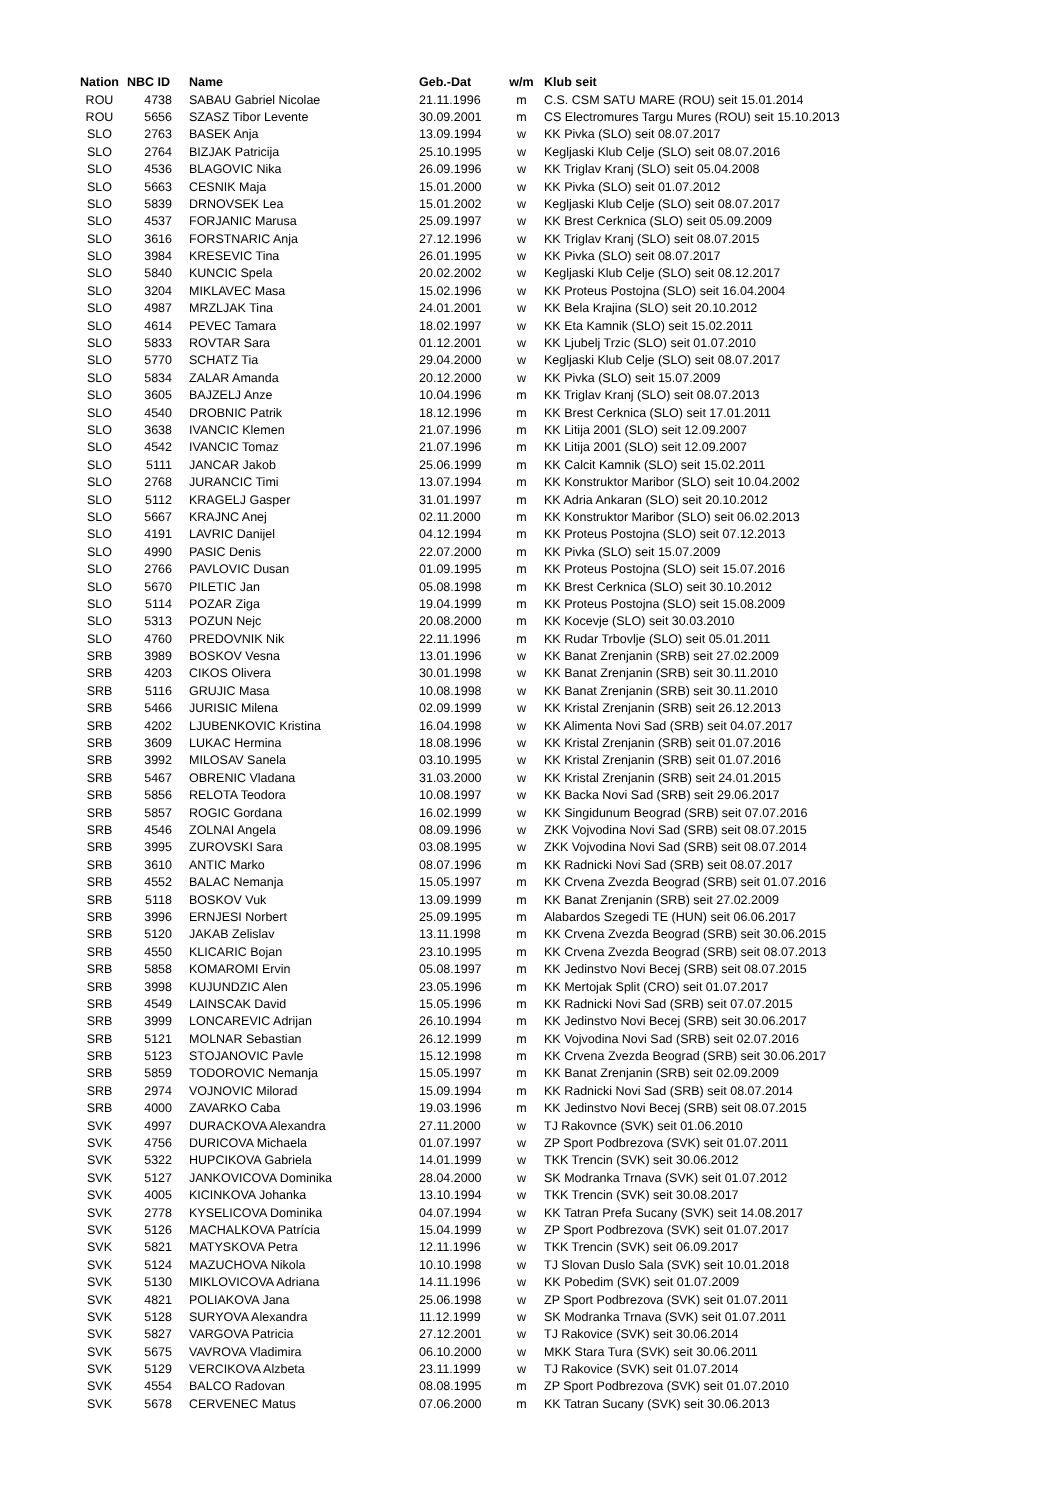| Nation | NBC ID | Name | Geb.-Dat | w/m | Klub seit |
| --- | --- | --- | --- | --- | --- |
| ROU | 4738 | SABAU Gabriel Nicolae | 21.11.1996 | m | C.S. CSM SATU MARE (ROU) seit 15.01.2014 |
| ROU | 5656 | SZASZ Tibor Levente | 30.09.2001 | m | CS Electromures Targu Mures (ROU) seit 15.10.2013 |
| SLO | 2763 | BASEK Anja | 13.09.1994 | w | KK Pivka (SLO) seit 08.07.2017 |
| SLO | 2764 | BIZJAK Patricija | 25.10.1995 | w | Kegljaski Klub Celje (SLO) seit 08.07.2016 |
| SLO | 4536 | BLAGOVIC Nika | 26.09.1996 | w | KK Triglav Kranj (SLO) seit 05.04.2008 |
| SLO | 5663 | CESNIK Maja | 15.01.2000 | w | KK Pivka (SLO) seit 01.07.2012 |
| SLO | 5839 | DRNOVSEK Lea | 15.01.2002 | w | Kegljaski Klub Celje (SLO) seit 08.07.2017 |
| SLO | 4537 | FORJANIC Marusa | 25.09.1997 | w | KK Brest Cerknica (SLO) seit 05.09.2009 |
| SLO | 3616 | FORSTNARIC Anja | 27.12.1996 | w | KK Triglav Kranj (SLO) seit 08.07.2015 |
| SLO | 3984 | KRESEVIC Tina | 26.01.1995 | w | KK Pivka (SLO) seit 08.07.2017 |
| SLO | 5840 | KUNCIC Spela | 20.02.2002 | w | Kegljaski Klub Celje (SLO) seit 08.12.2017 |
| SLO | 3204 | MIKLAVEC Masa | 15.02.1996 | w | KK Proteus Postojna (SLO) seit 16.04.2004 |
| SLO | 4987 | MRZLJAK Tina | 24.01.2001 | w | KK Bela Krajina (SLO) seit 20.10.2012 |
| SLO | 4614 | PEVEC Tamara | 18.02.1997 | w | KK Eta Kamnik (SLO) seit 15.02.2011 |
| SLO | 5833 | ROVTAR Sara | 01.12.2001 | w | KK Ljubelj Trzic (SLO) seit 01.07.2010 |
| SLO | 5770 | SCHATZ Tia | 29.04.2000 | w | Kegljaski Klub Celje (SLO) seit 08.07.2017 |
| SLO | 5834 | ZALAR Amanda | 20.12.2000 | w | KK Pivka (SLO) seit 15.07.2009 |
| SLO | 3605 | BAJZELJ Anze | 10.04.1996 | m | KK Triglav Kranj (SLO) seit 08.07.2013 |
| SLO | 4540 | DROBNIC Patrik | 18.12.1996 | m | KK Brest Cerknica (SLO) seit 17.01.2011 |
| SLO | 3638 | IVANCIC Klemen | 21.07.1996 | m | KK Litija 2001 (SLO) seit 12.09.2007 |
| SLO | 4542 | IVANCIC Tomaz | 21.07.1996 | m | KK Litija 2001 (SLO) seit 12.09.2007 |
| SLO | 5111 | JANCAR Jakob | 25.06.1999 | m | KK Calcit Kamnik (SLO) seit 15.02.2011 |
| SLO | 2768 | JURANCIC Timi | 13.07.1994 | m | KK Konstruktor Maribor (SLO) seit 10.04.2002 |
| SLO | 5112 | KRAGELJ Gasper | 31.01.1997 | m | KK Adria Ankaran (SLO) seit 20.10.2012 |
| SLO | 5667 | KRAJNC Anej | 02.11.2000 | m | KK Konstruktor Maribor (SLO) seit 06.02.2013 |
| SLO | 4191 | LAVRIC Danijel | 04.12.1994 | m | KK Proteus Postojna (SLO) seit 07.12.2013 |
| SLO | 4990 | PASIC Denis | 22.07.2000 | m | KK Pivka (SLO) seit 15.07.2009 |
| SLO | 2766 | PAVLOVIC Dusan | 01.09.1995 | m | KK Proteus Postojna (SLO) seit 15.07.2016 |
| SLO | 5670 | PILETIC Jan | 05.08.1998 | m | KK Brest Cerknica (SLO) seit 30.10.2012 |
| SLO | 5114 | POZAR Ziga | 19.04.1999 | m | KK Proteus Postojna (SLO) seit 15.08.2009 |
| SLO | 5313 | POZUN Nejc | 20.08.2000 | m | KK Kocevje (SLO) seit 30.03.2010 |
| SLO | 4760 | PREDOVNIK Nik | 22.11.1996 | m | KK Rudar Trbovlje (SLO) seit 05.01.2011 |
| SRB | 3989 | BOSKOV Vesna | 13.01.1996 | w | KK Banat Zrenjanin (SRB) seit 27.02.2009 |
| SRB | 4203 | CIKOS Olivera | 30.01.1998 | w | KK Banat Zrenjanin (SRB) seit 30.11.2010 |
| SRB | 5116 | GRUJIC Masa | 10.08.1998 | w | KK Banat Zrenjanin (SRB) seit 30.11.2010 |
| SRB | 5466 | JURISIC Milena | 02.09.1999 | w | KK Kristal Zrenjanin (SRB) seit 26.12.2013 |
| SRB | 4202 | LJUBENKOVIC Kristina | 16.04.1998 | w | KK Alimenta Novi Sad (SRB) seit 04.07.2017 |
| SRB | 3609 | LUKAC Hermina | 18.08.1996 | w | KK Kristal Zrenjanin (SRB) seit 01.07.2016 |
| SRB | 3992 | MILOSAV Sanela | 03.10.1995 | w | KK Kristal Zrenjanin (SRB) seit 01.07.2016 |
| SRB | 5467 | OBRENIC Vladana | 31.03.2000 | w | KK Kristal Zrenjanin (SRB) seit 24.01.2015 |
| SRB | 5856 | RELOTA Teodora | 10.08.1997 | w | KK Backa Novi Sad (SRB) seit 29.06.2017 |
| SRB | 5857 | ROGIC Gordana | 16.02.1999 | w | KK Singidunum Beograd (SRB) seit 07.07.2016 |
| SRB | 4546 | ZOLNAI Angela | 08.09.1996 | w | ZKK Vojvodina Novi Sad (SRB) seit 08.07.2015 |
| SRB | 3995 | ZUROVSKI Sara | 03.08.1995 | w | ZKK Vojvodina Novi Sad (SRB) seit 08.07.2014 |
| SRB | 3610 | ANTIC Marko | 08.07.1996 | m | KK Radnicki Novi Sad (SRB) seit 08.07.2017 |
| SRB | 4552 | BALAC Nemanja | 15.05.1997 | m | KK Crvena Zvezda Beograd (SRB) seit 01.07.2016 |
| SRB | 5118 | BOSKOV Vuk | 13.09.1999 | m | KK Banat Zrenjanin (SRB) seit 27.02.2009 |
| SRB | 3996 | ERNJESI Norbert | 25.09.1995 | m | Alabardos Szegedi TE (HUN) seit 06.06.2017 |
| SRB | 5120 | JAKAB Zelislav | 13.11.1998 | m | KK Crvena Zvezda Beograd (SRB) seit 30.06.2015 |
| SRB | 4550 | KLICARIC Bojan | 23.10.1995 | m | KK Crvena Zvezda Beograd (SRB) seit 08.07.2013 |
| SRB | 5858 | KOMAROMI Ervin | 05.08.1997 | m | KK Jedinstvo Novi Becej (SRB) seit 08.07.2015 |
| SRB | 3998 | KUJUNDZIC Alen | 23.05.1996 | m | KK Mertojak Split (CRO) seit 01.07.2017 |
| SRB | 4549 | LAINSCAK David | 15.05.1996 | m | KK Radnicki Novi Sad (SRB) seit 07.07.2015 |
| SRB | 3999 | LONCAREVIC Adrijan | 26.10.1994 | m | KK Jedinstvo Novi Becej (SRB) seit 30.06.2017 |
| SRB | 5121 | MOLNAR Sebastian | 26.12.1999 | m | KK Vojvodina Novi Sad (SRB) seit 02.07.2016 |
| SRB | 5123 | STOJANOVIC Pavle | 15.12.1998 | m | KK Crvena Zvezda Beograd (SRB) seit 30.06.2017 |
| SRB | 5859 | TODOROVIC Nemanja | 15.05.1997 | m | KK Banat Zrenjanin (SRB) seit 02.09.2009 |
| SRB | 2974 | VOJNOVIC Milorad | 15.09.1994 | m | KK Radnicki Novi Sad (SRB) seit 08.07.2014 |
| SRB | 4000 | ZAVARKO Caba | 19.03.1996 | m | KK Jedinstvo Novi Becej (SRB) seit 08.07.2015 |
| SVK | 4997 | DURACKOVA Alexandra | 27.11.2000 | w | TJ Rakovnce (SVK) seit 01.06.2010 |
| SVK | 4756 | DURICOVA Michaela | 01.07.1997 | w | ZP Sport Podbrezova (SVK) seit 01.07.2011 |
| SVK | 5322 | HUPCIKOVA Gabriela | 14.01.1999 | w | TKK Trencin (SVK) seit 30.06.2012 |
| SVK | 5127 | JANKOVICOVA Dominika | 28.04.2000 | w | SK Modranka Trnava (SVK) seit 01.07.2012 |
| SVK | 4005 | KICINKOVA Johanka | 13.10.1994 | w | TKK Trencin (SVK) seit 30.08.2017 |
| SVK | 2778 | KYSELICOVA Dominika | 04.07.1994 | w | KK Tatran Prefa Sucany (SVK) seit 14.08.2017 |
| SVK | 5126 | MACHALKOVA Patrícia | 15.04.1999 | w | ZP Sport Podbrezova (SVK) seit 01.07.2017 |
| SVK | 5821 | MATYSKOVA Petra | 12.11.1996 | w | TKK Trencin (SVK) seit 06.09.2017 |
| SVK | 5124 | MAZUCHOVA Nikola | 10.10.1998 | w | TJ Slovan Duslo Sala (SVK) seit 10.01.2018 |
| SVK | 5130 | MIKLOVICOVA Adriana | 14.11.1996 | w | KK Pobedim (SVK) seit 01.07.2009 |
| SVK | 4821 | POLIAKOVA Jana | 25.06.1998 | w | ZP Sport Podbrezova (SVK) seit 01.07.2011 |
| SVK | 5128 | SURYOVA Alexandra | 11.12.1999 | w | SK Modranka Trnava (SVK) seit 01.07.2011 |
| SVK | 5827 | VARGOVA Patricia | 27.12.2001 | w | TJ Rakovice (SVK) seit 30.06.2014 |
| SVK | 5675 | VAVROVA Vladimira | 06.10.2000 | w | MKK Stara Tura (SVK) seit 30.06.2011 |
| SVK | 5129 | VERCIKOVA Alzbeta | 23.11.1999 | w | TJ Rakovice (SVK) seit 01.07.2014 |
| SVK | 4554 | BALCO Radovan | 08.08.1995 | m | ZP Sport Podbrezova (SVK) seit 01.07.2010 |
| SVK | 5678 | CERVENEC Matus | 07.06.2000 | m | KK Tatran Sucany (SVK) seit 30.06.2013 |